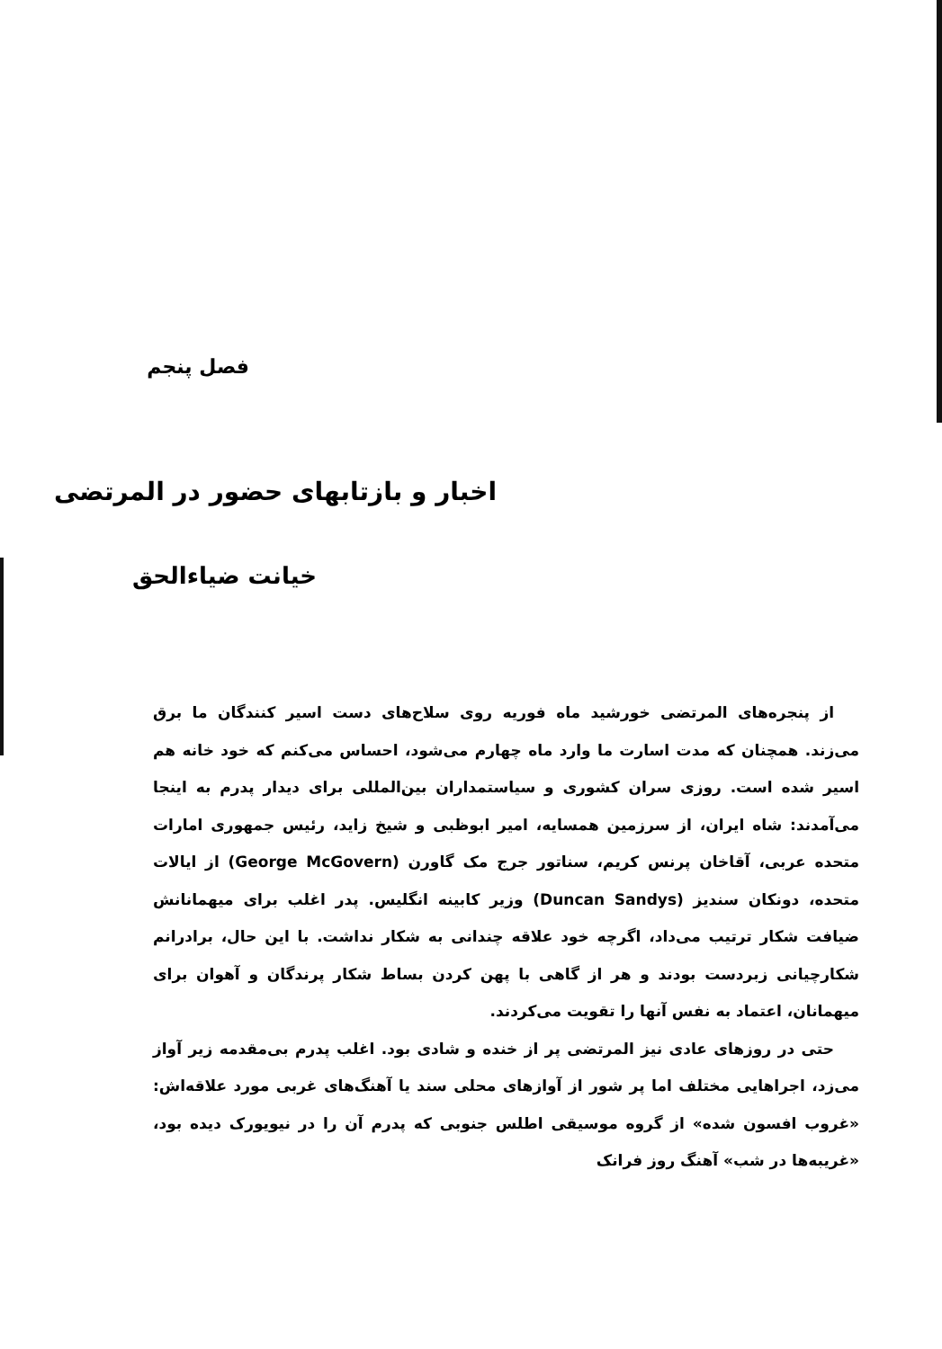فصل پنجم
اخبار و بازتابهای حضور در المرتضی
خیانت ضیاءالحق
از پنجره‌های المرتضی خورشید ماه فوریه روی سلاح‌های دست اسیر کنندگان ما برق می‌زند. همچنان که مدت اسارت ما وارد ماه چهارم می‌شود، احساس می‌کنم که خود خانه هم اسیر شده است. روزی سران کشوری و سیاستمداران بین‌المللی برای دیدار پدرم به اینجا می‌آمدند: شاه ایران، از سرزمین همسایه، امیر ابوظبی و شیخ زاید، رئیس جمهوری امارات متحده عربی، آقاخان پرنس کریم، سناتور جرج مک گاورن (George McGovern) از ایالات متحده، دونکان سندیز (Duncan Sandys) وزیر کابینه انگلیس. پدر اغلب برای میهمانانش ضیافت شکار ترتیب می‌داد، اگرچه خود علاقه چندانی به شکار نداشت. با این حال، برادرانم شکارچیانی زبردست بودند و هر از گاهی با پهن کردن بساط شکار پرندگان و آهوان برای میهمانان، اعتماد به نفس آنها را تقویت می‌کردند.
حتی در روزهای عادی نیز المرتضی پر از خنده و شادی بود. اغلب پدرم بی‌مقدمه زیر آواز می‌زد، اجراهایی مختلف اما پر شور از آوازهای محلی سند یا آهنگ‌های غربی مورد علاقه‌اش: «غروب افسون شده» از گروه موسیقی اطلس جنوبی که پدرم آن را در نیویورک دیده بود، «غریبه‌ها در شب» آهنگ روز فرانک